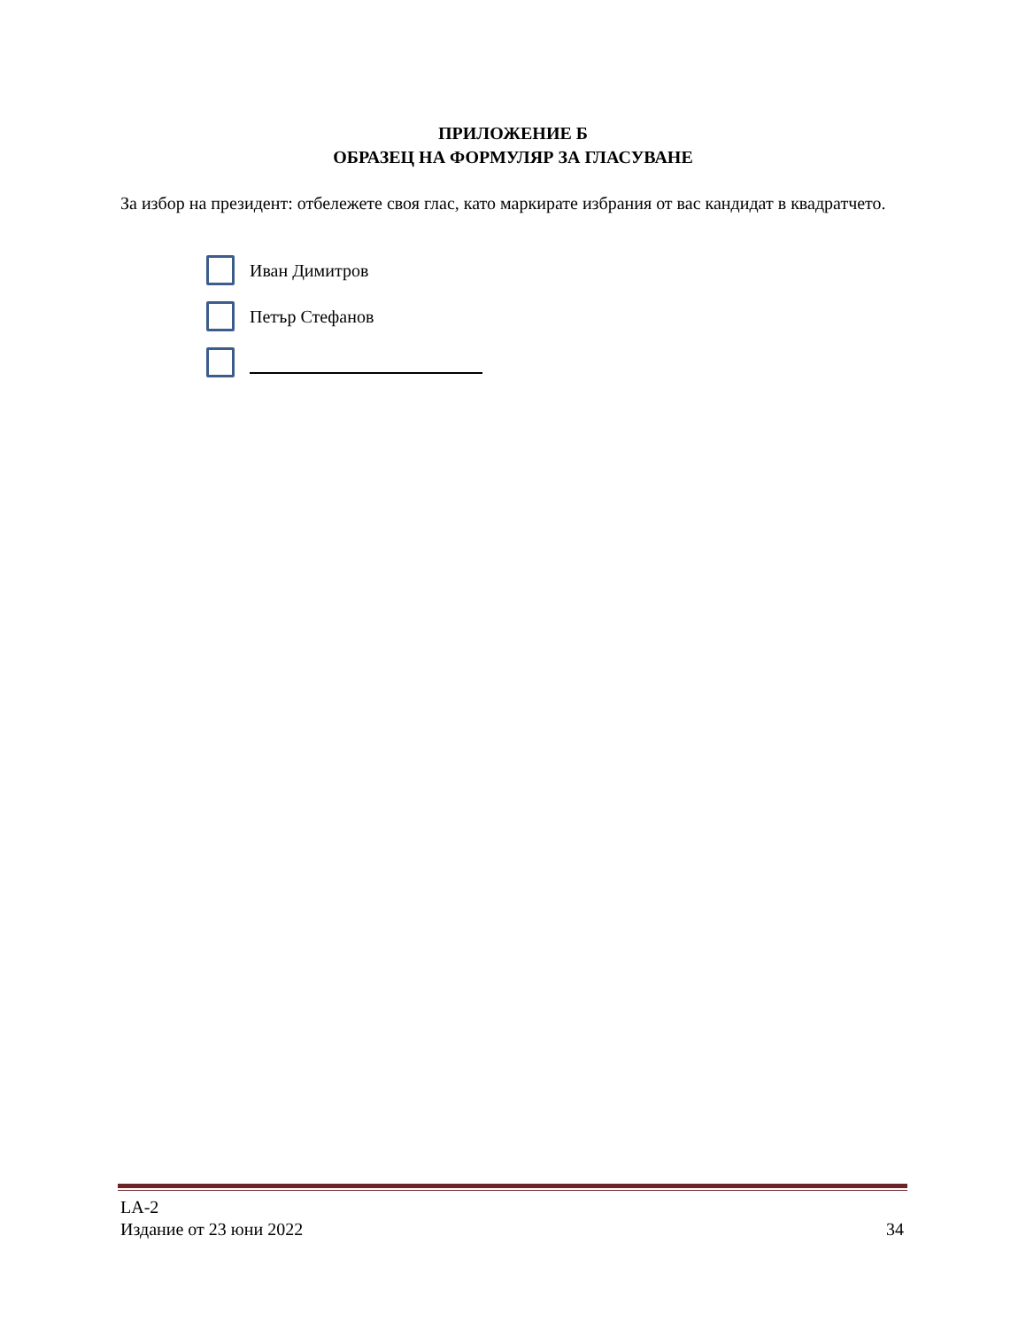ПРИЛОЖЕНИЕ Б
ОБРАЗЕЦ НА ФОРМУЛЯР ЗА ГЛАСУВАНЕ
За избор на президент: отбележете своя глас, като маркирате избрания от вас кандидат в квадратчето.
Иван Димитров
Петър Стефанов
LA-2
Издание от 23 юни 2022 34